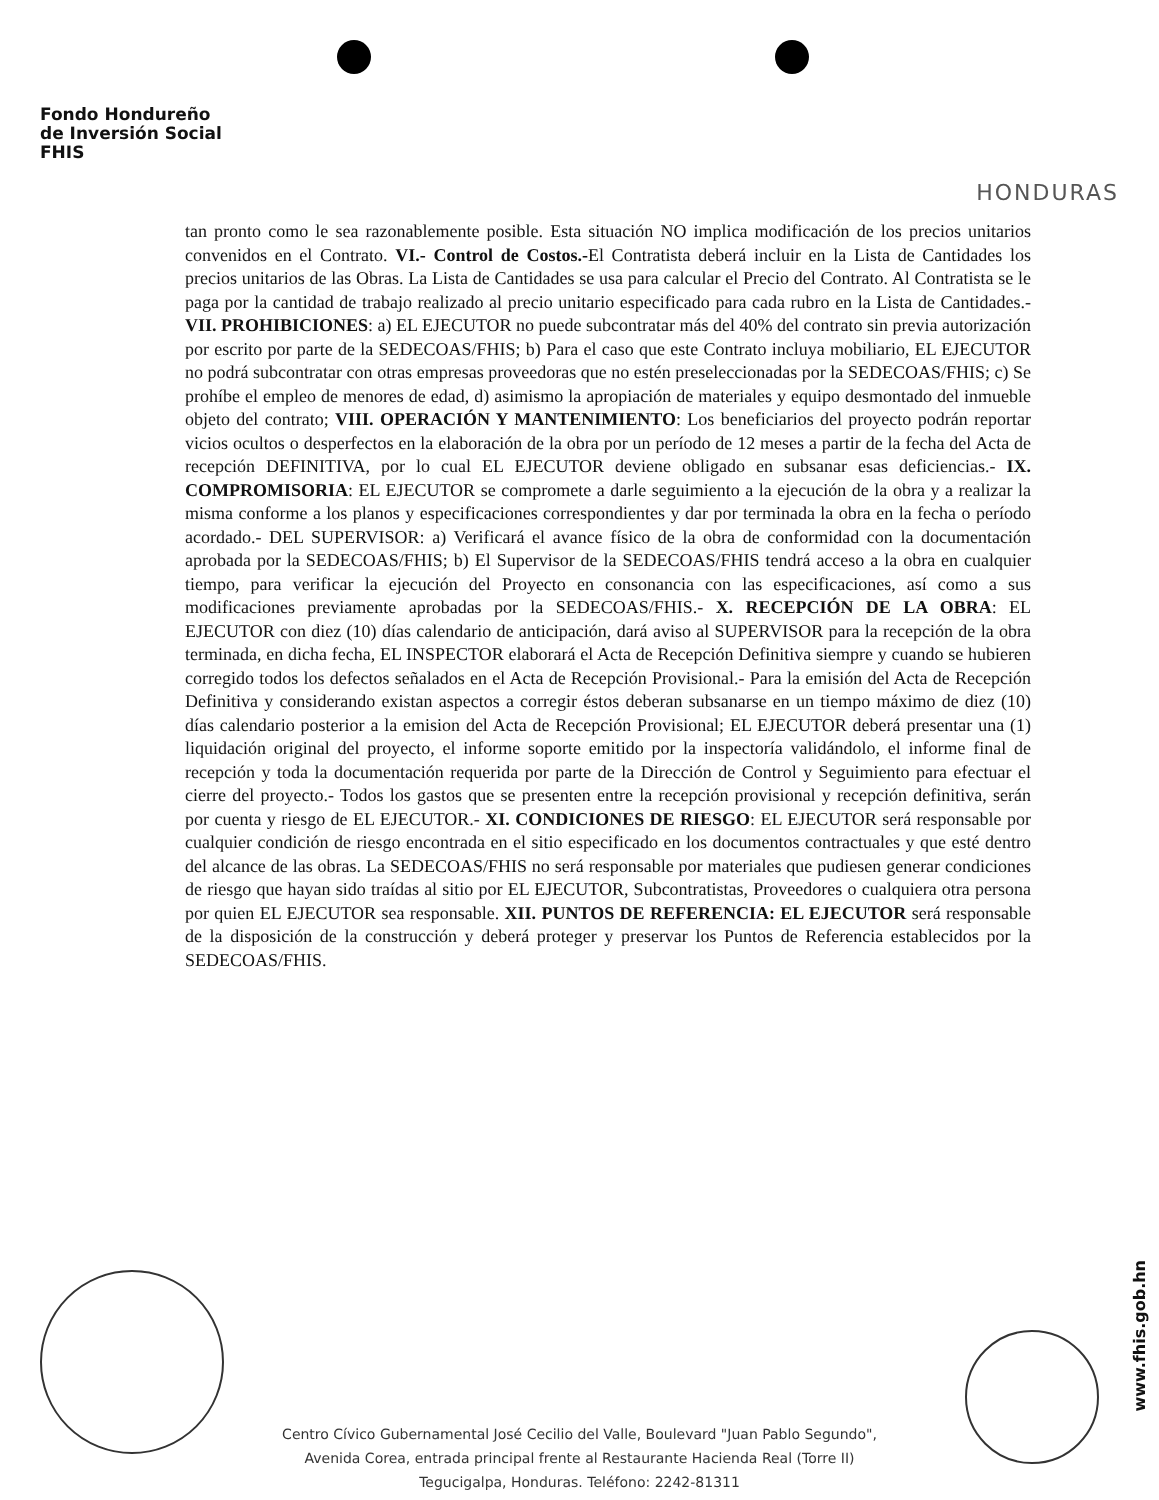Fondo Hondureño
de Inversión Social
FHIS
HONDURAS
tan pronto como le sea razonablemente posible. Esta situación NO implica modificación de los precios unitarios convenidos en el Contrato. VI.- Control de Costos.-El Contratista deberá incluir en la Lista de Cantidades los precios unitarios de las Obras. La Lista de Cantidades se usa para calcular el Precio del Contrato. Al Contratista se le paga por la cantidad de trabajo realizado al precio unitario especificado para cada rubro en la Lista de Cantidades.- VII. PROHIBICIONES: a) EL EJECUTOR no puede subcontratar más del 40% del contrato sin previa autorización por escrito por parte de la SEDECOAS/FHIS; b) Para el caso que este Contrato incluya mobiliario, EL EJECUTOR no podrá subcontratar con otras empresas proveedoras que no estén preseleccionadas por la SEDECOAS/FHIS; c) Se prohíbe el empleo de menores de edad, d) asimismo la apropiación de materiales y equipo desmontado del inmueble objeto del contrato; VIII. OPERACIÓN Y MANTENIMIENTO: Los beneficiarios del proyecto podrán reportar vicios ocultos o desperfectos en la elaboración de la obra por un período de 12 meses a partir de la fecha del Acta de recepción DEFINITIVA, por lo cual EL EJECUTOR deviene obligado en subsanar esas deficiencias.- IX. COMPROMISORIA: EL EJECUTOR se compromete a darle seguimiento a la ejecución de la obra y a realizar la misma conforme a los planos y especificaciones correspondientes y dar por terminada la obra en la fecha o período acordado.- DEL SUPERVISOR: a) Verificará el avance físico de la obra de conformidad con la documentación aprobada por la SEDECOAS/FHIS; b) El Supervisor de la SEDECOAS/FHIS tendrá acceso a la obra en cualquier tiempo, para verificar la ejecución del Proyecto en consonancia con las especificaciones, así como a sus modificaciones previamente aprobadas por la SEDECOAS/FHIS.- X. RECEPCIÓN DE LA OBRA: EL EJECUTOR con diez (10) días calendario de anticipación, dará aviso al SUPERVISOR para la recepción de la obra terminada, en dicha fecha, EL INSPECTOR elaborará el Acta de Recepción Definitiva siempre y cuando se hubieren corregido todos los defectos señalados en el Acta de Recepción Provisional.- Para la emisión del Acta de Recepción Definitiva y considerando existan aspectos a corregir éstos deberan subsanarse en un tiempo máximo de diez (10) días calendario posterior a la emision del Acta de Recepción Provisional; EL EJECUTOR deberá presentar una (1) liquidación original del proyecto, el informe soporte emitido por la inspectoría validándolo, el informe final de recepción y toda la documentación requerida por parte de la Dirección de Control y Seguimiento para efectuar el cierre del proyecto.- Todos los gastos que se presenten entre la recepción provisional y recepción definitiva, serán por cuenta y riesgo de EL EJECUTOR.- XI. CONDICIONES DE RIESGO: EL EJECUTOR será responsable por cualquier condición de riesgo encontrada en el sitio especificado en los documentos contractuales y que esté dentro del alcance de las obras. La SEDECOAS/FHIS no será responsable por materiales que pudiesen generar condiciones de riesgo que hayan sido traídas al sitio por EL EJECUTOR, Subcontratistas, Proveedores o cualquiera otra persona por quien EL EJECUTOR sea responsable. XII. PUNTOS DE REFERENCIA: EL EJECUTOR será responsable de la disposición de la construcción y deberá proteger y preservar los Puntos de Referencia establecidos por la SEDECOAS/FHIS.
www.fhis.gob.hn
Centro Cívico Gubernamental José Cecilio del Valle, Boulevard "Juan Pablo Segundo",
Avenida Corea, entrada principal frente al Restaurante Hacienda Real (Torre II)
Tegucigalpa, Honduras. Teléfono: 2242-81311